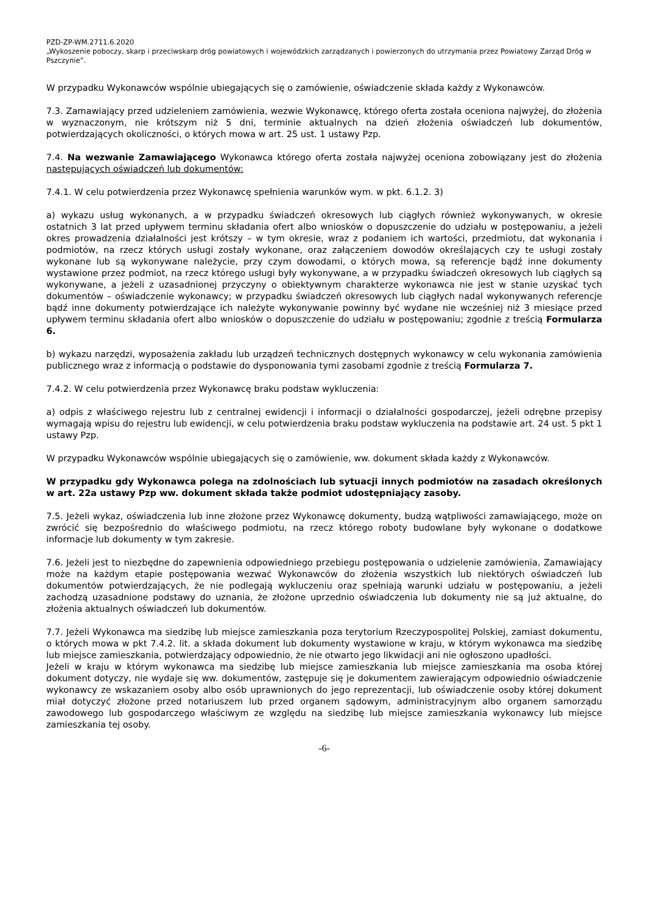PZD-ZP-WM.2711.6.2020
„Wykoszenie poboczy, skarp i przeciwskarp dróg powiatowych i wojewódzkich zarządzanych i powierzonych do utrzymania przez Powiatowy Zarząd Dróg w Pszczynie”.
W przypadku Wykonawców wspólnie ubiegających się o zamówienie, oświadczenie składa każdy z Wykonawców.
7.3. Zamawiający przed udzieleniem zamówienia, wezwie Wykonawcę, którego oferta została oceniona najwyżej, do złożenia w wyznaczonym, nie krótszym niż 5 dni, terminie aktualnych na dzień złożenia oświadczeń lub dokumentów, potwierdzających okoliczności, o których mowa w art. 25 ust. 1 ustawy Pzp.
7.4. Na wezwanie Zamawiającego Wykonawca którego oferta została najwyżej oceniona zobowiązany jest do złożenia następujących oświadczeń lub dokumentów:
7.4.1. W celu potwierdzenia przez Wykonawcę spełnienia warunków wym. w pkt. 6.1.2. 3)
a) wykazu usług wykonanych, a w przypadku świadczeń okresowych lub ciągłych również wykonywanych, w okresie ostatnich 3 lat przed upływem terminu składania ofert albo wniosków o dopuszczenie do udziału w postępowaniu, a jeżeli okres prowadzenia działalności jest krótszy – w tym okresie, wraz z podaniem ich wartości, przedmiotu, dat wykonania i podmiotów, na rzecz których usługi zostały wykonane, oraz załączeniem dowodów określających czy te usługi zostały wykonane lub są wykonywane należycie, przy czym dowodami, o których mowa, są referencje bądź inne dokumenty wystawione przez podmiot, na rzecz którego usługi były wykonywane, a w przypadku świadczeń okresowych lub ciągłych są wykonywane, a jeżeli z uzasadnionej przyczyny o obiektywnym charakterze wykonawca nie jest w stanie uzyskać tych dokumentów – oświadczenie wykonawcy; w przypadku świadczeń okresowych lub ciągłych nadal wykonywanych referencje bądź inne dokumenty potwierdzające ich należyte wykonywanie powinny być wydane nie wcześniej niż 3 miesiące przed upływem terminu składania ofert albo wniosków o dopuszczenie do udziału w postępowaniu; zgodnie z treścią Formularza 6.
b) wykazu narzędzi, wyposażenia zakładu lub urządzeń technicznych dostępnych wykonawcy w celu wykonania zamówienia publicznego wraz z informacją o podstawie do dysponowania tymi zasobami zgodnie z treścią Formularza 7.
7.4.2. W celu potwierdzenia przez Wykonawcę braku podstaw wykluczenia:
a) odpis z właściwego rejestru lub z centralnej ewidencji i informacji o działalności gospodarczej, jeżeli odrębne przepisy wymagają wpisu do rejestru lub ewidencji, w celu potwierdzenia braku podstaw wykluczenia na podstawie art. 24 ust. 5 pkt 1 ustawy Pzp.
W przypadku Wykonawców wspólnie ubiegających się o zamówienie, ww. dokument składa każdy z Wykonawców.
W przypadku gdy Wykonawca polega na zdolnościach lub sytuacji innych podmiotów na zasadach określonych w art. 22a ustawy Pzp ww. dokument składa także podmiot udostępniający zasoby.
7.5. Jeżeli wykaz, oświadczenia lub inne złożone przez Wykonawcę dokumenty, budzą wątpliwości zamawiającego, może on zwrócić się bezpośrednio do właściwego podmiotu, na rzecz którego roboty budowlane były wykonane o dodatkowe informacje lub dokumenty w tym zakresie.
7.6. Jeżeli jest to niezbędne do zapewnienia odpowiedniego przebiegu postępowania o udzielenie zamówienia, Zamawiający może na każdym etapie postępowania wezwać Wykonawców do złożenia wszystkich lub niektórych oświadczeń lub dokumentów potwierdzających, że nie podlegają wykluczeniu oraz spełniają warunki udziału w postępowaniu, a jeżeli zachodzą uzasadnione podstawy do uznania, że złożone uprzednio oświadczenia lub dokumenty nie są już aktualne, do złożenia aktualnych oświadczeń lub dokumentów.
7.7. Jeżeli Wykonawca ma siedzibę lub miejsce zamieszkania poza terytorium Rzeczypospolitej Polskiej, zamiast dokumentu, o których mowa w pkt 7.4.2. lit. a składa dokument lub dokumenty wystawione w kraju, w którym wykonawca ma siedzibę lub miejsce zamieszkania, potwierdzający odpowiednio, że nie otwarto jego likwidacji ani nie ogłoszono upadłości.
Jeżeli w kraju w którym wykonawca ma siedzibę lub miejsce zamieszkania lub miejsce zamieszkania ma osoba której dokument dotyczy, nie wydaje się ww. dokumentów, zastępuje się je dokumentem zawierającym odpowiednio oświadczenie wykonawcy ze wskazaniem osoby albo osób uprawnionych do jego reprezentacji, lub oświadczenie osoby której dokument miał dotyczyć złożone przed notariuszem lub przed organem sądowym, administracyjnym albo organem samorządu zawodowego lub gospodarczego właściwym ze względu na siedzibę lub miejsce zamieszkania wykonawcy lub miejsce zamieszkania tej osoby.
-6-